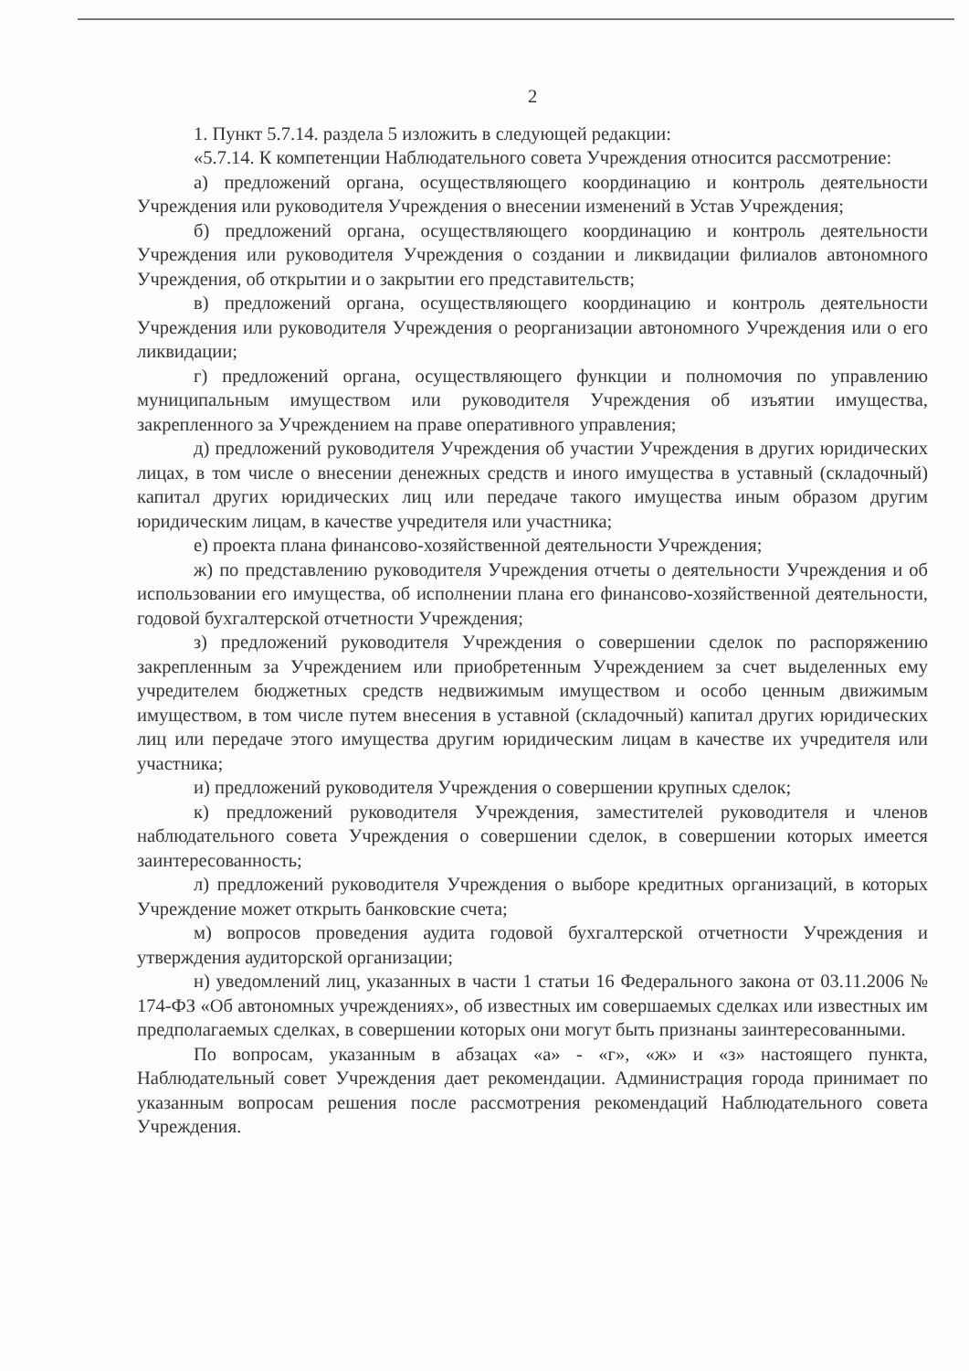2
1. Пункт 5.7.14. раздела 5 изложить в следующей редакции:
«5.7.14. К компетенции Наблюдательного совета Учреждения относится рассмотрение:
а) предложений органа, осуществляющего координацию и контроль деятельности Учреждения или руководителя Учреждения о внесении изменений в Устав Учреждения;
б) предложений органа, осуществляющего координацию и контроль деятельности Учреждения или руководителя Учреждения о создании и ликвидации филиалов автономного Учреждения, об открытии и о закрытии его представительств;
в) предложений органа, осуществляющего координацию и контроль деятельности Учреждения или руководителя Учреждения о реорганизации автономного Учреждения или о его ликвидации;
г) предложений органа, осуществляющего функции и полномочия по управлению муниципальным имуществом или руководителя Учреждения об изъятии имущества, закрепленного за Учреждением на праве оперативного управления;
д) предложений руководителя Учреждения об участии Учреждения в других юридических лицах, в том числе о внесении денежных средств и иного имущества в уставный (складочный) капитал других юридических лиц или передаче такого имущества иным образом другим юридическим лицам, в качестве учредителя или участника;
е) проекта плана финансово-хозяйственной деятельности Учреждения;
ж) по представлению руководителя Учреждения отчеты о деятельности Учреждения и об использовании его имущества, об исполнении плана его финансово-хозяйственной деятельности, годовой бухгалтерской отчетности Учреждения;
з) предложений руководителя Учреждения о совершении сделок по распоряжению закрепленным за Учреждением или приобретенным Учреждением за счет выделенных ему учредителем бюджетных средств недвижимым имуществом и особо ценным движимым имуществом, в том числе путем внесения в уставной (складочный) капитал других юридических лиц или передаче этого имущества другим юридическим лицам в качестве их учредителя или участника;
и) предложений руководителя Учреждения о совершении крупных сделок;
к) предложений руководителя Учреждения, заместителей руководителя и членов наблюдательного совета Учреждения о совершении сделок, в совершении которых имеется заинтересованность;
л) предложений руководителя Учреждения о выборе кредитных организаций, в которых Учреждение может открыть банковские счета;
м) вопросов проведения аудита годовой бухгалтерской отчетности Учреждения и утверждения аудиторской организации;
н) уведомлений лиц, указанных в части 1 статьи 16 Федерального закона от 03.11.2006 № 174-ФЗ «Об автономных учреждениях», об известных им совершаемых сделках или известных им предполагаемых сделках, в совершении которых они могут быть признаны заинтересованными.
По вопросам, указанным в абзацах «а» - «г», «ж» и «з» настоящего пункта, Наблюдательный совет Учреждения дает рекомендации. Администрация города принимает по указанным вопросам решения после рассмотрения рекомендаций Наблюдательного совета Учреждения.